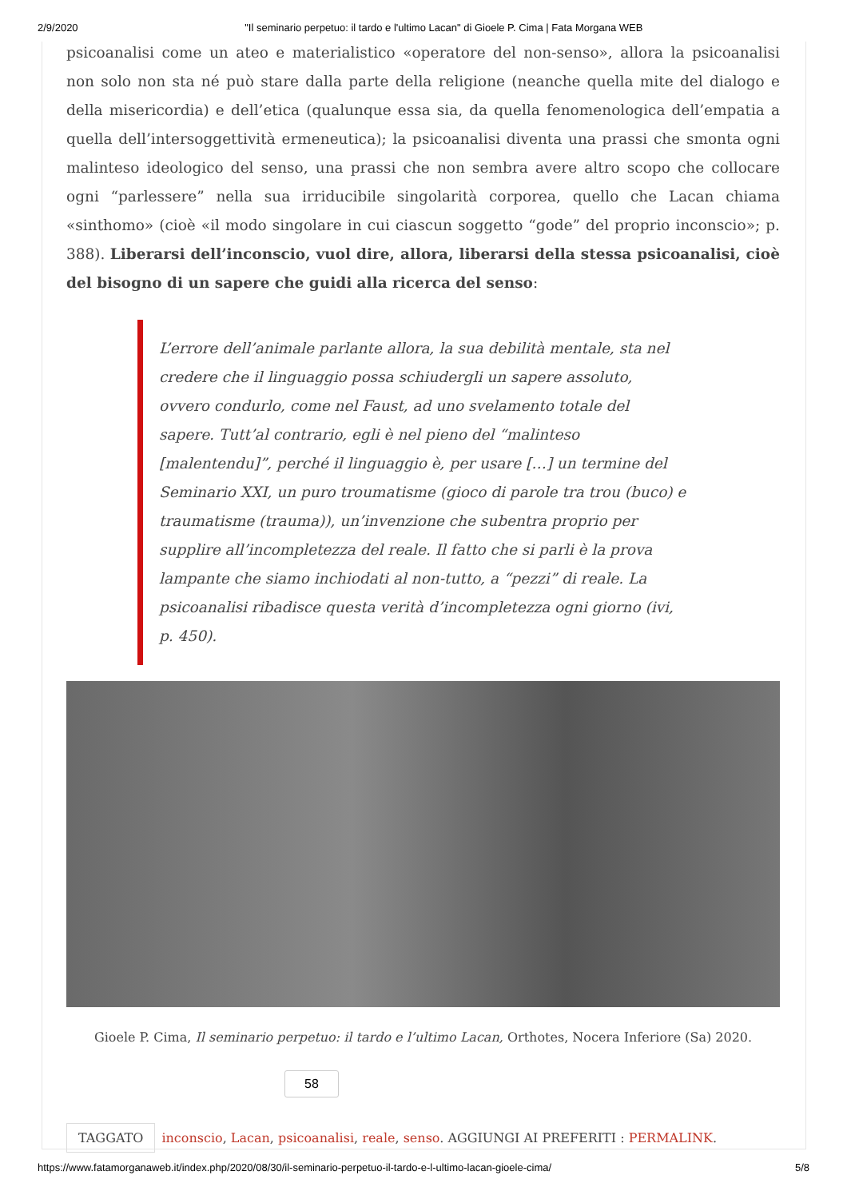2/9/2020 "Il seminario perpetuo: il tardo e l'ultimo Lacan" di Gioele P. Cima | Fata Morgana WEB
psicoanalisi come un ateo e materialistico «operatore del non-senso», allora la psicoanalisi non solo non sta né può stare dalla parte della religione (neanche quella mite del dialogo e della misericordia) e dell’etica (qualunque essa sia, da quella fenomenologica dell’empatia a quella dell’intersoggettività ermeneutica); la psicoanalisi diventa una prassi che smonta ogni malinteso ideologico del senso, una prassi che non sembra avere altro scopo che collocare ogni “parlessere” nella sua irriducibile singolarità corporea, quello che Lacan chiama «sinthomo» (cioè «il modo singolare in cui ciascun soggetto “gode” del proprio inconscio»; p. 388). Liberarsi dell’inconscio, vuol dire, allora, liberarsi della stessa psicoanalisi, cioè del bisogno di un sapere che guidi alla ricerca del senso:
L’errore dell’animale parlante allora, la sua debilità mentale, sta nel credere che il linguaggio possa schiudergli un sapere assoluto, ovvero condurlo, come nel Faust, ad uno svelamento totale del sapere. Tutt’al contrario, egli è nel pieno del “malinteso [malentendu]”, perché il linguaggio è, per usare […] un termine del Seminario XXI, un puro troumatisme (gioco di parole tra trou (buco) e traumatisme (trauma)), un’invenzione che subentra proprio per supplire all’incompletezza del reale. Il fatto che si parli è la prova lampante che siamo inchiodati al non-tutto, a “pezzi” di reale. La psicoanalisi ribadisce questa verità d’incompletezza ogni giorno (ivi, p. 450).
Gioele P. Cima, Il seminario perpetuo: il tardo e l’ultimo Lacan, Orthotes, Nocera Inferiore (Sa) 2020.
58
TAGGATO inconscio, Lacan, psicoanalisi, reale, senso. AGGIUNGI AI PREFERITI : PERMALINK.
https://www.fatamorganaweb.it/index.php/2020/08/30/il-seminario-perpetuo-il-tardo-e-l-ultimo-lacan-gioele-cima/ 5/8